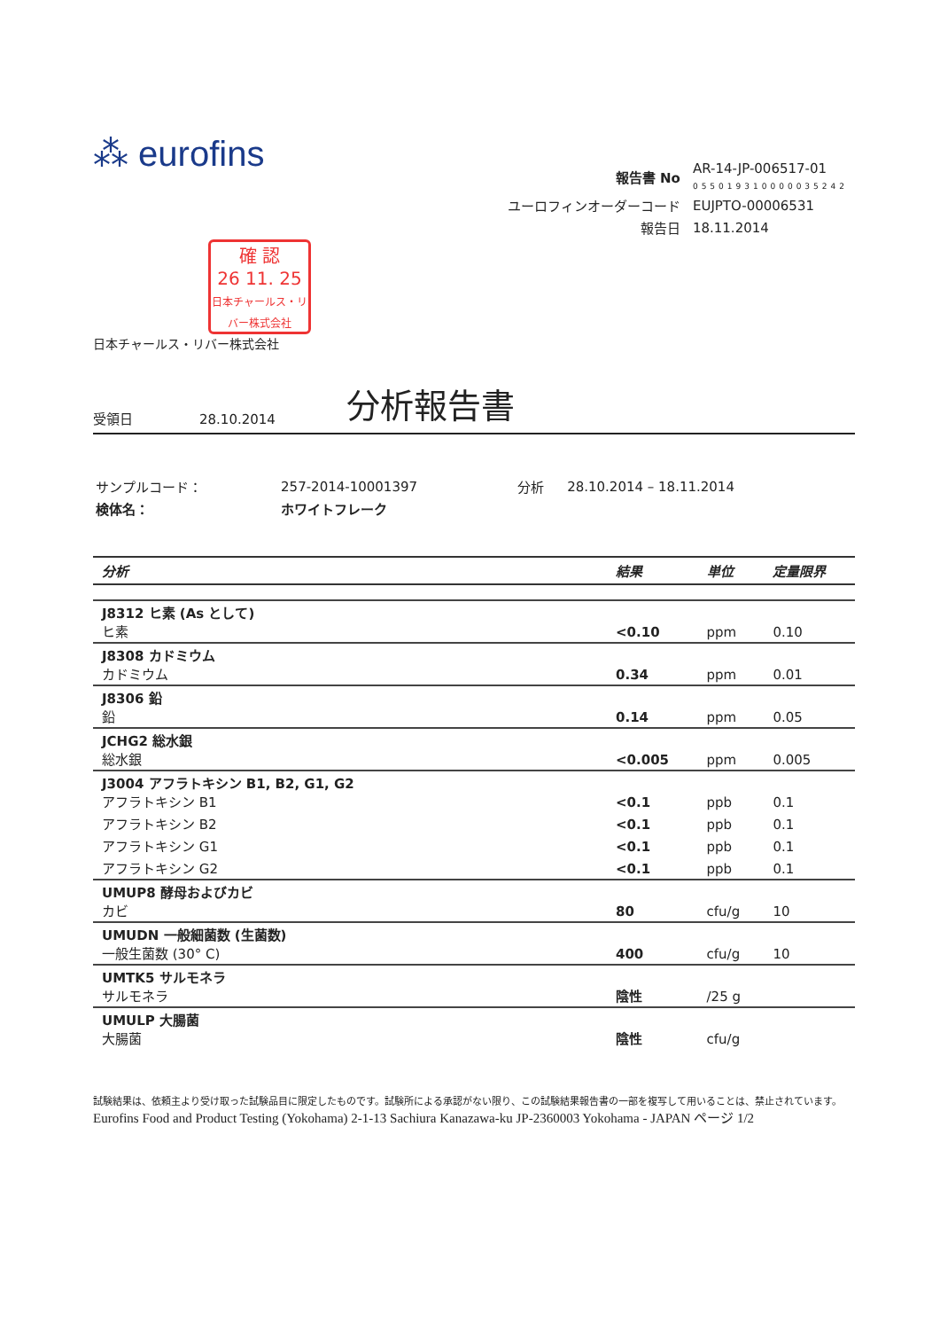⁂ eurofins
| 報告書 No | AR-14-JP-006517-01 055019310000035242 |
| ユーロフィンオーダーコード | EUJPTO-00006531 |
| 報告日 | 18.11.2014 |
確 認
26 11. 25
日本チャールス・リバー株式会社
日本チャールス・リバー株式会社
受領日 28.10.2014 分析報告書
| サンプルコード： | 257-2014-10001397 | 分析 | 28.10.2014 – 18.11.2014 |
| 検体名： | ホワイトフレーク | | |
| 分析 | 結果 | 単位 | 定量限界 |
| --- | --- | --- | --- |
| J8312 ヒ素 (As として) ヒ素 | <0.10 | ppm | 0.10 |
| J8308 カドミウム カドミウム | 0.34 | ppm | 0.01 |
| J8306 鉛 鉛 | 0.14 | ppm | 0.05 |
| JCHG2 総水銀 総水銀 | <0.005 | ppm | 0.005 |
| J3004 アフラトキシン B1, B2, G1, G2 アフラトキシン B1 | <0.1 | ppb | 0.1 |
| アフラトキシン B2 | <0.1 | ppb | 0.1 |
| アフラトキシン G1 | <0.1 | ppb | 0.1 |
| アフラトキシン G2 | <0.1 | ppb | 0.1 |
| UMUP8 酵母およびカビ カビ | 80 | cfu/g | 10 |
| UMUDN 一般細菌数 (生菌数) 一般生菌数 (30° C) | 400 | cfu/g | 10 |
| UMTK5 サルモネラ サルモネラ | 陰性 | /25 g | |
| UMULP 大腸菌 大腸菌 | 陰性 | cfu/g | |
試験結果は、依頼主より受け取った試験品目に限定したものです。試験所による承認がない限り、この試験結果報告書の一部を複写して用いることは、禁止されています。
Eurofins Food and Product Testing (Yokohama) 2-1-13 Sachiura Kanazawa-ku JP-2360003 Yokohama - JAPAN ページ 1/2